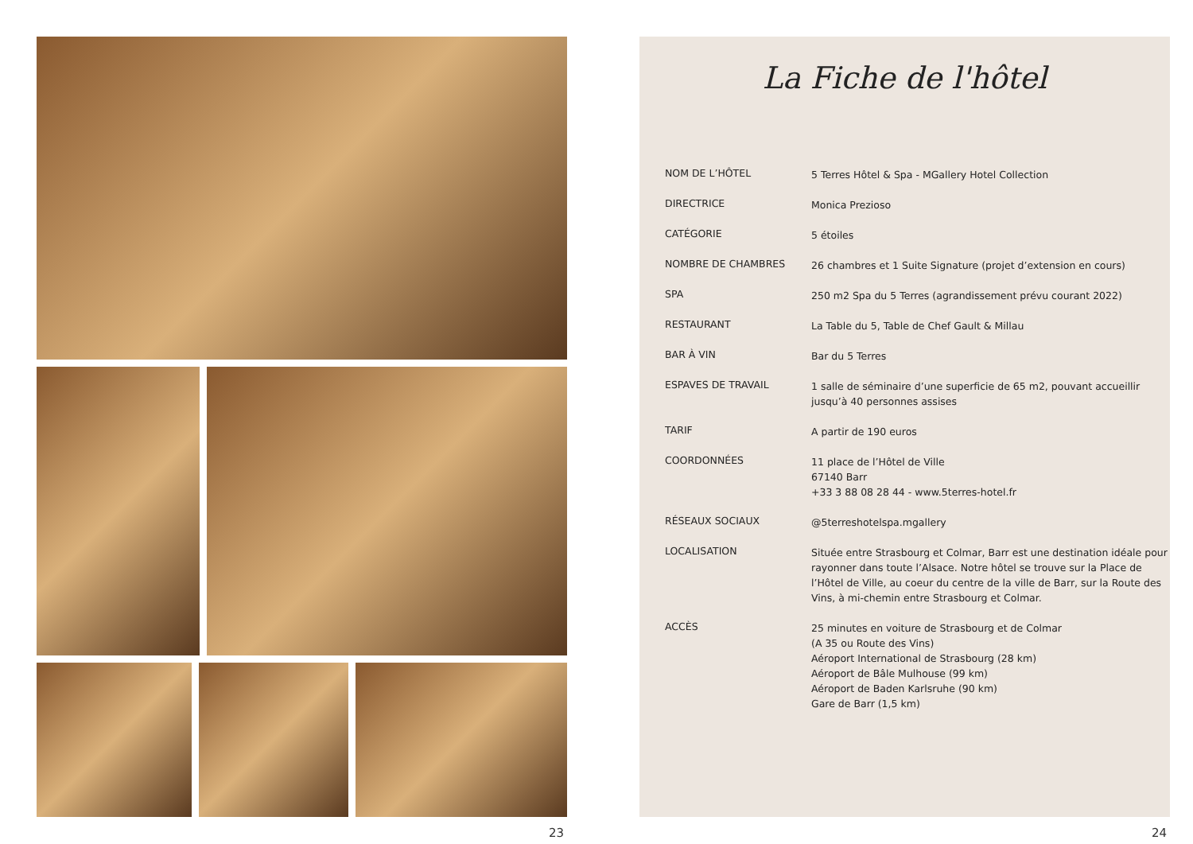23
La Fiche de l'hôtel
| NOM DE L’HÔTEL | 5 Terres Hôtel & Spa - MGallery Hotel Collection |
| DIRECTRICE | Monica Prezioso |
| CATÉGORIE | 5 étoiles |
| NOMBRE DE CHAMBRES | 26 chambres et 1 Suite Signature (projet d’extension en cours) |
| SPA | 250 m2 Spa du 5 Terres (agrandissement prévu courant 2022) |
| RESTAURANT | La Table du 5, Table de Chef Gault & Millau |
| BAR À VIN | Bar du 5 Terres |
| ESPAVES DE TRAVAIL | 1 salle de séminaire d’une superficie de 65 m2, pouvant accueillir jusqu’à 40 personnes assises |
| TARIF | A partir de 190 euros |
| COORDONNÉES | 11 place de l’Hôtel de Ville 67140 Barr +33 3 88 08 28 44 - www.5terres-hotel.fr |
| RÉSEAUX SOCIAUX | @5terreshotelspa.mgallery |
| LOCALISATION | Située entre Strasbourg et Colmar, Barr est une destination idéale pour rayonner dans toute l’Alsace. Notre hôtel se trouve sur la Place de l’Hôtel de Ville, au coeur du centre de la ville de Barr, sur la Route des Vins, à mi-chemin entre Strasbourg et Colmar. |
| ACCÈS | 25 minutes en voiture de Strasbourg et de Colmar (A 35 ou Route des Vins) Aéroport International de Strasbourg (28 km) Aéroport de Bâle Mulhouse (99 km) Aéroport de Baden Karlsruhe (90 km) Gare de Barr (1,5 km) |
24